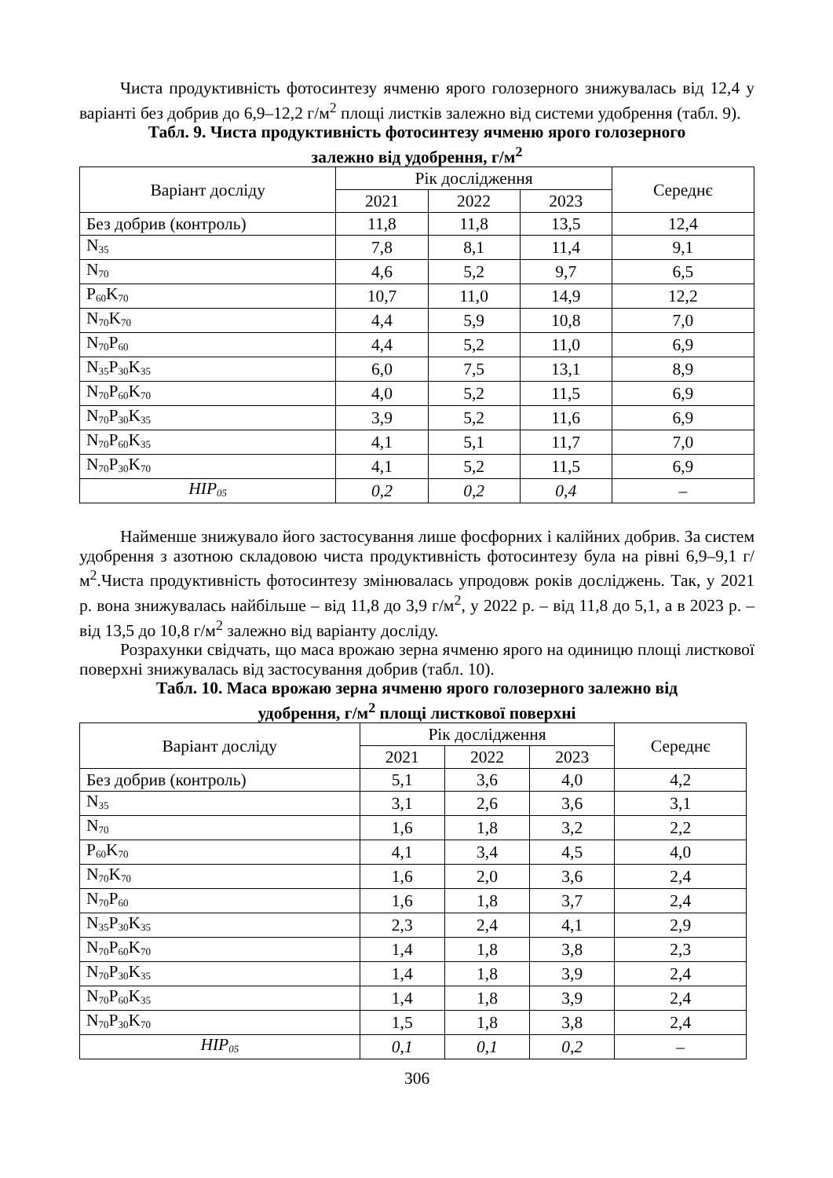Чиста продуктивність фотосинтезу ячменю ярого голозерного знижувалась від 12,4 у варіанті без добрив до 6,9–12,2 г/м<sup>2</sup> площі листків залежно від системи удобрення (табл. 9).
Табл. 9. Чиста продуктивність фотосинтезу ячменю ярого голозерного
залежно від удобрення, г/м<sup>2</sup>
| Варіант досліду | Рік дослідження | | | Середнє |
| --- | --- | --- | --- | --- |
| | 2021 | 2022 | 2023 | |
| Без добрив (контроль) | 11,8 | 11,8 | 13,5 | 12,4 |
| N<sub>35</sub> | 7,8 | 8,1 | 11,4 | 9,1 |
| N<sub>70</sub> | 4,6 | 5,2 | 9,7 | 6,5 |
| P<sub>60</sub>K<sub>70</sub> | 10,7 | 11,0 | 14,9 | 12,2 |
| N<sub>70</sub>K<sub>70</sub> | 4,4 | 5,9 | 10,8 | 7,0 |
| N<sub>70</sub>P<sub>60</sub> | 4,4 | 5,2 | 11,0 | 6,9 |
| N<sub>35</sub>P<sub>30</sub>K<sub>35</sub> | 6,0 | 7,5 | 13,1 | 8,9 |
| N<sub>70</sub>P<sub>60</sub>K<sub>70</sub> | 4,0 | 5,2 | 11,5 | 6,9 |
| N<sub>70</sub>P<sub>30</sub>K<sub>35</sub> | 3,9 | 5,2 | 11,6 | 6,9 |
| N<sub>70</sub>P<sub>60</sub>K<sub>35</sub> | 4,1 | 5,1 | 11,7 | 7,0 |
| N<sub>70</sub>P<sub>30</sub>K<sub>70</sub> | 4,1 | 5,2 | 11,5 | 6,9 |
| НІР<sub>05</sub> | 0,2 | 0,2 | 0,4 | – |
Найменше знижувало його застосування лише фосфорних і калійних добрив. За систем удобрення з азотною складовою чиста продуктивність фотосинтезу була на рівні 6,9–9,1 г/м<sup>2</sup>.Чиста продуктивність фотосинтезу змінювалась упродовж років досліджень. Так, у 2021 р. вона знижувалась найбільше – від 11,8 до 3,9 г/м<sup>2</sup>, у 2022 р. – від 11,8 до 5,1, а в 2023 р. – від 13,5 до 10,8 г/м<sup>2</sup> залежно від варіанту досліду.
Розрахунки свідчать, що маса врожаю зерна ячменю ярого на одиницю площі листкової поверхні знижувалась від застосування добрив (табл. 10).
Табл. 10. Маса врожаю зерна ячменю ярого голозерного залежно від
удобрення, г/м<sup>2</sup> площі листкової поверхні
| Варіант досліду | Рік дослідження | | | Середнє |
| --- | --- | --- | --- | --- |
| | 2021 | 2022 | 2023 | |
| Без добрив (контроль) | 5,1 | 3,6 | 4,0 | 4,2 |
| N<sub>35</sub> | 3,1 | 2,6 | 3,6 | 3,1 |
| N<sub>70</sub> | 1,6 | 1,8 | 3,2 | 2,2 |
| P<sub>60</sub>K<sub>70</sub> | 4,1 | 3,4 | 4,5 | 4,0 |
| N<sub>70</sub>K<sub>70</sub> | 1,6 | 2,0 | 3,6 | 2,4 |
| N<sub>70</sub>P<sub>60</sub> | 1,6 | 1,8 | 3,7 | 2,4 |
| N<sub>35</sub>P<sub>30</sub>K<sub>35</sub> | 2,3 | 2,4 | 4,1 | 2,9 |
| N<sub>70</sub>P<sub>60</sub>K<sub>70</sub> | 1,4 | 1,8 | 3,8 | 2,3 |
| N<sub>70</sub>P<sub>30</sub>K<sub>35</sub> | 1,4 | 1,8 | 3,9 | 2,4 |
| N<sub>70</sub>P<sub>60</sub>K<sub>35</sub> | 1,4 | 1,8 | 3,9 | 2,4 |
| N<sub>70</sub>P<sub>30</sub>K<sub>70</sub> | 1,5 | 1,8 | 3,8 | 2,4 |
| НІР<sub>05</sub> | 0,1 | 0,1 | 0,2 | – |
306